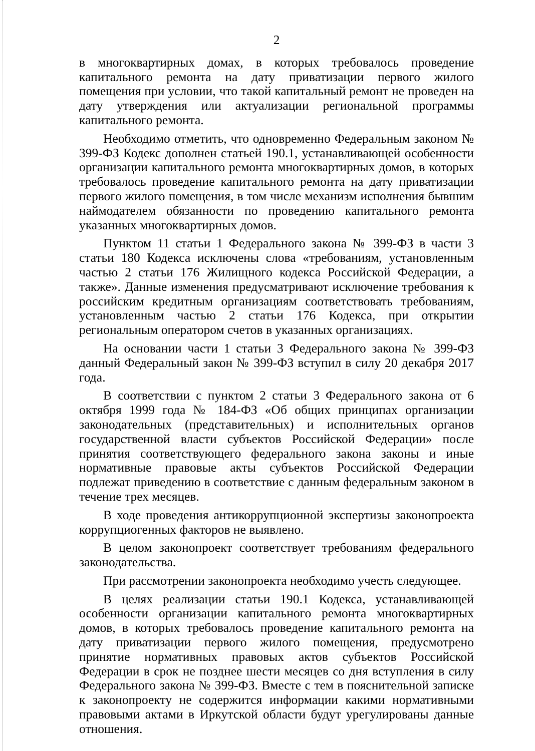2
в многоквартирных домах, в которых требовалось проведение капитального ремонта на дату приватизации первого жилого помещения при условии, что такой капитальный ремонт не проведен на дату утверждения или актуализации региональной программы капитального ремонта.
Необходимо отметить, что одновременно Федеральным законом № 399-ФЗ Кодекс дополнен статьей 190.1, устанавливающей особенности организации капитального ремонта многоквартирных домов, в которых требовалось проведение капитального ремонта на дату приватизации первого жилого помещения, в том числе механизм исполнения бывшим наймодателем обязанности по проведению капитального ремонта указанных многоквартирных домов.
Пунктом 11 статьи 1 Федерального закона № 399-ФЗ в части 3 статьи 180 Кодекса исключены слова «требованиям, установленным частью 2 статьи 176 Жилищного кодекса Российской Федерации, а также». Данные изменения предусматривают исключение требования к российским кредитным организациям соответствовать требованиям, установленным частью 2 статьи 176 Кодекса, при открытии региональным оператором счетов в указанных организациях.
На основании части 1 статьи 3 Федерального закона № 399-ФЗ данный Федеральный закон № 399-ФЗ вступил в силу 20 декабря 2017 года.
В соответствии с пунктом 2 статьи 3 Федерального закона от 6 октября 1999 года № 184-ФЗ «Об общих принципах организации законодательных (представительных) и исполнительных органов государственной власти субъектов Российской Федерации» после принятия соответствующего федерального закона законы и иные нормативные правовые акты субъектов Российской Федерации подлежат приведению в соответствие с данным федеральным законом в течение трех месяцев.
В ходе проведения антикоррупционной экспертизы законопроекта коррупциогенных факторов не выявлено.
В целом законопроект соответствует требованиям федерального законодательства.
При рассмотрении законопроекта необходимо учесть следующее.
В целях реализации статьи 190.1 Кодекса, устанавливающей особенности организации капитального ремонта многоквартирных домов, в которых требовалось проведение капитального ремонта на дату приватизации первого жилого помещения, предусмотрено принятие нормативных правовых актов субъектов Российской Федерации в срок не позднее шести месяцев со дня вступления в силу Федерального закона № 399-ФЗ. Вместе с тем в пояснительной записке к законопроекту не содержится информации какими нормативными правовыми актами в Иркутской области будут урегулированы данные отношения.